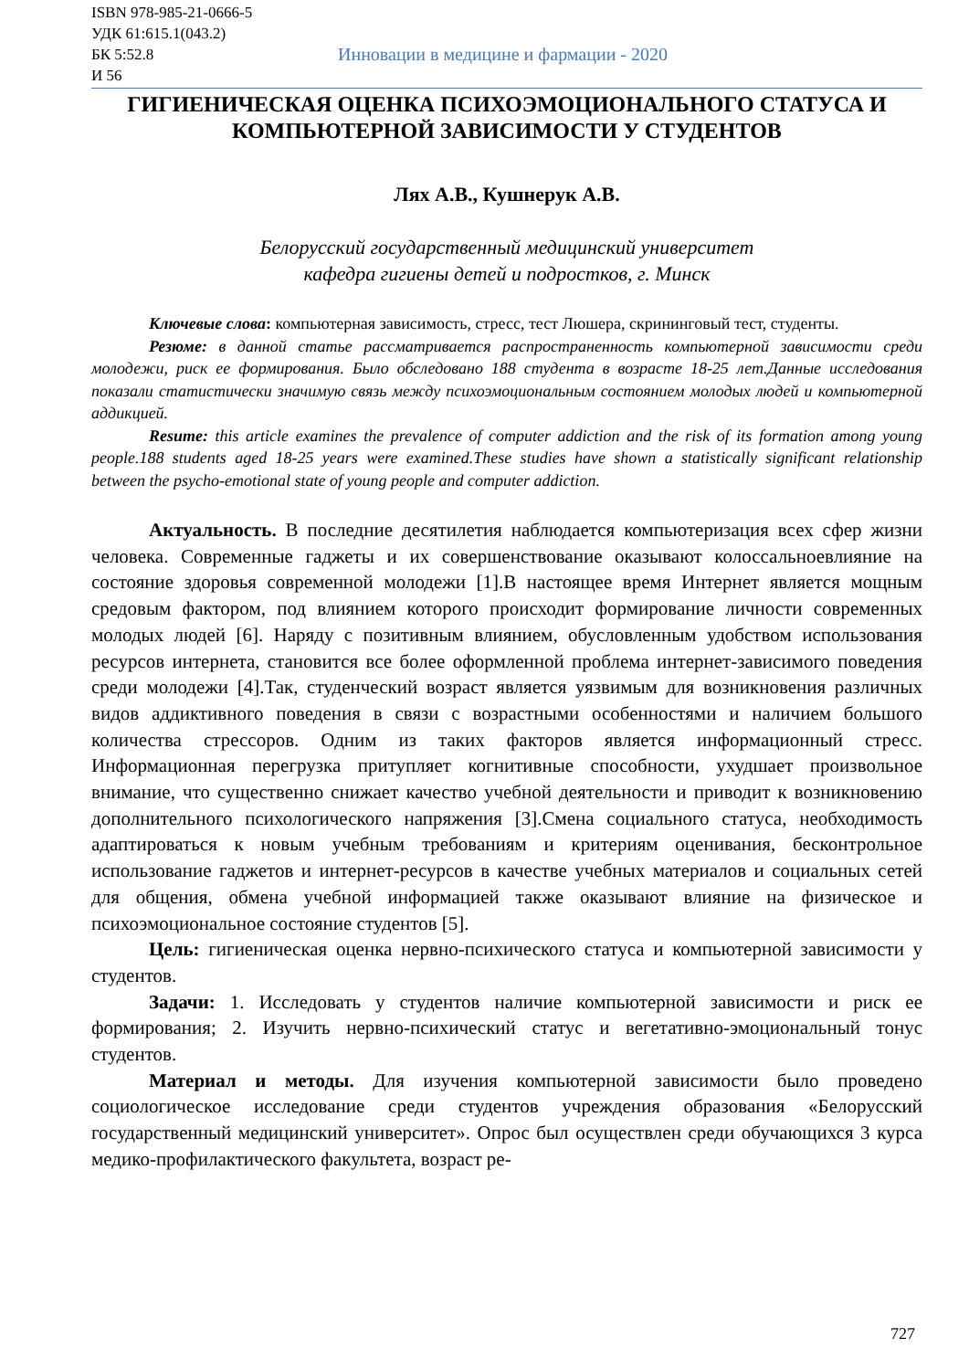ISBN 978-985-21-0666-5
УДК 61:615.1(043.2)
БК 5:52.8
И 56
Инновации в медицине и фармации - 2020
ГИГИЕНИЧЕСКАЯ ОЦЕНКА ПСИХОЭМОЦИОНАЛЬНОГО СТАТУСА И КОМПЬЮТЕРНОЙ ЗАВИСИМОСТИ У СТУДЕНТОВ
Лях А.В., Кушнерук А.В.
Белорусский государственный медицинский университет
кафедра гигиены детей и подростков, г. Минск
Ключевые слова: компьютерная зависимость, стресс, тест Люшера, скрининговый тест, студенты.
Резюме: в данной статье рассматривается распространенность компьютерной зависимости среди молодежи, риск ее формирования. Было обследовано 188 студента в возрасте 18-25 лет.Данные исследования показали статистически значимую связь между психоэмоциональным состоянием молодых людей и компьютерной аддикцией.
Resume: this article examines the prevalence of computer addiction and the risk of its formation among young people.188 students aged 18-25 years were examined.These studies have shown a statistically significant relationship between the psycho-emotional state of young people and computer addiction.
Актуальность. В последние десятилетия наблюдается компьютеризация всех сфер жизни человека. Современные гаджеты и их совершенствование оказывают колоссальноевлияние на состояние здоровья современной молодежи [1].В настоящее время Интернет является мощным средовым фактором, под влиянием которого происходит формирование личности современных молодых людей [6]. Наряду с позитивным влиянием, обусловленным удобством использования ресурсов интернета, становится все более оформленной проблема интернет-зависимого поведения среди молодежи [4].Так, студенческий возраст является уязвимым для возникновения различных видов аддиктивного поведения в связи с возрастными особенностями и наличием большого количества стрессоров. Одним из таких факторов является информационный стресс. Информационная перегрузка притупляет когнитивные способности, ухудшает произвольное внимание, что существенно снижает качество учебной деятельности и приводит к возникновению дополнительного психологического напряжения [3].Смена социального статуса, необходимость адаптироваться к новым учебным требованиям и критериям оценивания, бесконтрольное использование гаджетов и интернет-ресурсов в качестве учебных материалов и социальных сетей для общения, обмена учебной информацией также оказывают влияние на физическое и психоэмоциональное состояние студентов [5].
Цель: гигиеническая оценка нервно-психического статуса и компьютерной зависимости у студентов.
Задачи: 1. Исследовать у студентов наличие компьютерной зависимости и риск ее формирования; 2. Изучить нервно-психический статус и вегетативно-эмоциональный тонус студентов.
Материал и методы. Для изучения компьютерной зависимости было проведено социологическое исследование среди студентов учреждения образования «Белорусский государственный медицинский университет». Опрос был осуществлен среди обучающихся 3 курса медико-профилактического факультета, возраст ре-
727